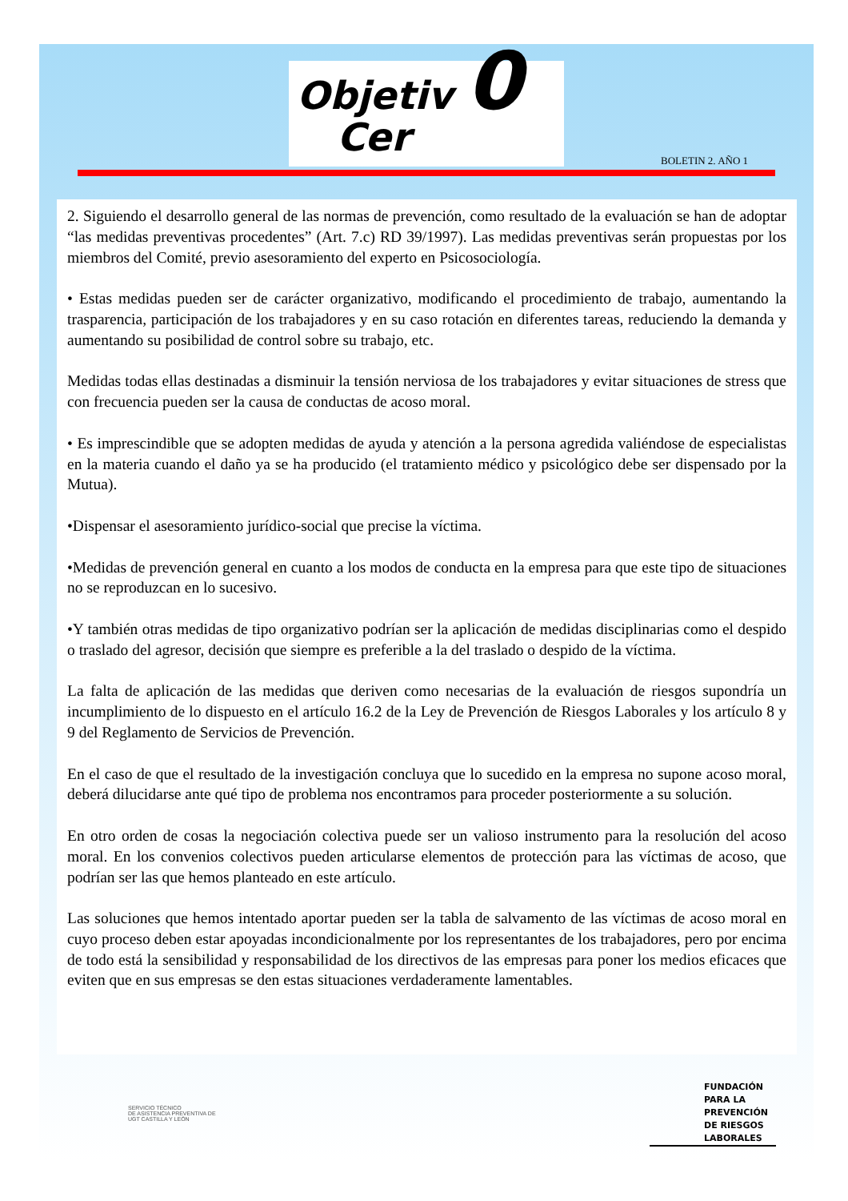Objetiv 0
Cer
BOLETIN 2. AÑO 1
2. Siguiendo el desarrollo general de las normas de prevención, como resultado de la evaluación se han de adoptar “las medidas preventivas procedentes” (Art. 7.c) RD 39/1997). Las medidas preventivas serán propuestas por los miembros del Comité, previo asesoramiento del experto en Psicosociología.
• Estas medidas pueden ser de carácter organizativo, modificando el procedimiento de trabajo, aumentando la trasparencia, participación de los trabajadores y en su caso rotación en diferentes tareas, reduciendo la demanda y aumentando su posibilidad de control sobre su trabajo, etc.
Medidas todas ellas destinadas a disminuir la tensión nerviosa de los trabajadores y evitar situaciones de stress que con frecuencia pueden ser la causa de conductas de acoso moral.
• Es imprescindible que se adopten medidas de ayuda y atención a la persona agredida valiéndose de especialistas en la materia cuando el daño ya se ha producido (el tratamiento médico y psicológico debe ser dispensado por la Mutua).
•Dispensar el asesoramiento jurídico-social que precise la víctima.
•Medidas de prevención general en cuanto a los modos de conducta en la empresa para que este tipo de situaciones no se reproduzcan en lo sucesivo.
•Y también otras medidas de tipo organizativo podrían ser la aplicación de medidas disciplinarias como el despido o traslado del agresor, decisión que siempre es preferible a la del traslado o despido de la víctima.
La falta de aplicación de las medidas que deriven como necesarias de la evaluación de riesgos supondría un incumplimiento de lo dispuesto en el artículo 16.2 de la Ley de Prevención de Riesgos Laborales y los artículo 8 y 9 del Reglamento de Servicios de Prevención.
En el caso de que el resultado de la investigación concluya que lo sucedido en la empresa no supone acoso moral, deberá dilucidarse ante qué tipo de problema nos encontramos para proceder posteriormente a su solución.
En otro orden de cosas la negociación colectiva puede ser un valioso instrumento para la resolución del acoso moral. En los convenios colectivos pueden articularse elementos de protección para las víctimas de acoso, que podrían ser las que hemos planteado en este artículo.
Las soluciones que hemos intentado aportar pueden ser la tabla de salvamento de las víctimas de acoso moral en cuyo proceso deben estar apoyadas incondicionalmente por los representantes de los trabajadores, pero por encima de todo está la sensibilidad y responsabilidad de los directivos de las empresas para poner los medios eficaces que eviten que en sus empresas se den estas situaciones verdaderamente lamentables.
SERVICIO TÉCNICO
DE ASISTENCIA PREVENTIVA DE
UGT CASTILLA Y LEÓN
FUNDACIÓN
PARA LA
PREVENCIÓN
DE RIESGOS
LABORALES